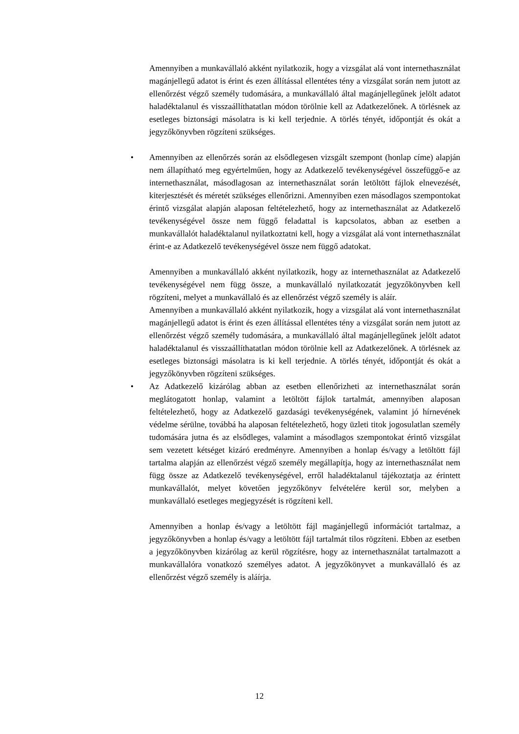Amennyiben a munkavállaló akként nyilatkozik, hogy a vizsgálat alá vont internethasználat magánjellegű adatot is érint és ezen állítással ellentétes tény a vizsgálat során nem jutott az ellenőrzést végző személy tudomására, a munkavállaló által magánjellegűnek jelölt adatot haladéktalanul és visszaállíthatatlan módon törölnie kell az Adatkezelőnek. A törlésnek az esetleges biztonsági másolatra is ki kell terjednie. A törlés tényét, időpontját és okát a jegyzőkönyvben rögzíteni szükséges.
• Amennyiben az ellenőrzés során az elsődlegesen vizsgált szempont (honlap címe) alapján nem állapítható meg egyértelműen, hogy az Adatkezelő tevékenységével összefüggő-e az internethasználat, másodlagosan az internethasználat során letöltött fájlok elnevezését, kiterjesztését és méretét szükséges ellenőrizni. Amennyiben ezen másodlagos szempontokat érintő vizsgálat alapján alaposan feltételezhető, hogy az internethasználat az Adatkezelő tevékenységével össze nem függő feladattal is kapcsolatos, abban az esetben a munkavállalót haladéktalanul nyilatkoztatni kell, hogy a vizsgálat alá vont internethasználat érint-e az Adatkezelő tevékenységével össze nem függő adatokat.
Amennyiben a munkavállaló akként nyilatkozik, hogy az internethasználat az Adatkezelő tevékenységével nem függ össze, a munkavállaló nyilatkozatát jegyzőkönyvben kell rögzíteni, melyet a munkavállaló és az ellenőrzést végző személy is aláír.
Amennyiben a munkavállaló akként nyilatkozik, hogy a vizsgálat alá vont internethasználat magánjellegű adatot is érint és ezen állítással ellentétes tény a vizsgálat során nem jutott az ellenőrzést végző személy tudomására, a munkavállaló által magánjellegűnek jelölt adatot haladéktalanul és visszaállíthatatlan módon törölnie kell az Adatkezelőnek. A törlésnek az esetleges biztonsági másolatra is ki kell terjednie. A törlés tényét, időpontját és okát a jegyzőkönyvben rögzíteni szükséges.
• Az Adatkezelő kizárólag abban az esetben ellenőrizheti az internethasználat során meglátogatott honlap, valamint a letöltött fájlok tartalmát, amennyiben alaposan feltételezhető, hogy az Adatkezelő gazdasági tevékenységének, valamint jó hírnevének védelme sérülne, továbbá ha alaposan feltételezhető, hogy üzleti titok jogosulatlan személy tudomására jutna és az elsődleges, valamint a másodlagos szempontokat érintő vizsgálat sem vezetett kétséget kizáró eredményre. Amennyiben a honlap és/vagy a letöltött fájl tartalma alapján az ellenőrzést végző személy megállapítja, hogy az internethasználat nem függ össze az Adatkezelő tevékenységével, erről haladéktalanul tájékoztatja az érintett munkavállalót, melyet követően jegyzőkönyv felvételére kerül sor, melyben a munkavállaló esetleges megjegyzését is rögzíteni kell.
Amennyiben a honlap és/vagy a letöltött fájl magánjellegű információt tartalmaz, a jegyzőkönyvben a honlap és/vagy a letöltött fájl tartalmát tilos rögzíteni. Ebben az esetben a jegyzőkönyvben kizárólag az kerül rögzítésre, hogy az internethasználat tartalmazott a munkavállalóra vonatkozó személyes adatot. A jegyzőkönyvet a munkavállaló és az ellenőrzést végző személy is aláírja.
12